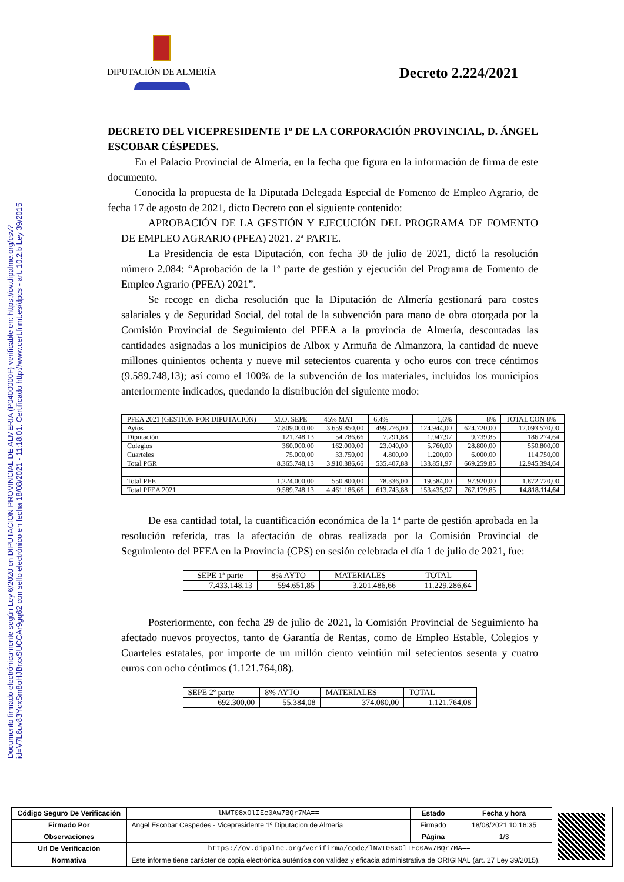Documento firmado electrónicamente según Ley 6/2020 en DIPUTACION PROVINCIAL DE ALMERIA (P0400000F) verificable en: https://ov.dipalme.org/csv?id=V7L6uv83YcxSm8oHJBrxxSUCCAr9gq62 con sello electrónico en fecha 18/08/2021 - 11:18:01. Certificado http://www.cert.fnmt.es/dpcs - art. 10.2.b Ley 39/2015
DIPUTACIÓN DE ALMERÍA
Decreto 2.224/2021
DECRETO DEL VICEPRESIDENTE 1º DE LA CORPORACIÓN PROVINCIAL, D. ÁNGEL ESCOBAR CÉSPEDES.
En el Palacio Provincial de Almería, en la fecha que figura en la información de firma de este documento.
Conocida la propuesta de la Diputada Delegada Especial de Fomento de Empleo Agrario, de fecha 17 de agosto de 2021, dicto Decreto con el siguiente contenido:
APROBACIÓN DE LA GESTIÓN Y EJECUCIÓN DEL PROGRAMA DE FOMENTO DE EMPLEO AGRARIO (PFEA) 2021. 2ª PARTE.
La Presidencia de esta Diputación, con fecha 30 de julio de 2021, dictó la resolución número 2.084: “Aprobación de la 1ª parte de gestión y ejecución del Programa de Fomento de Empleo Agrario (PFEA) 2021”.
Se recoge en dicha resolución que la Diputación de Almería gestionará para costes salariales y de Seguridad Social, del total de la subvención para mano de obra otorgada por la Comisión Provincial de Seguimiento del PFEA a la provincia de Almería, descontadas las cantidades asignadas a los municipios de Albox y Armuña de Almanzora, la cantidad de nueve millones quinientos ochenta y nueve mil setecientos cuarenta y ocho euros con trece céntimos (9.589.748,13); así como el 100% de la subvención de los materiales, incluidos los municipios anteriormente indicados, quedando la distribución del siguiente modo:
| PFEA 2021 (GESTIÓN POR DIPUTACIÓN) | M.O. SEPE | 45% MAT | 6,4% | 1,6% | 8% | TOTAL CON 8% |
| Aytos | 7.809.000,00 | 3.659.850,00 | 499.776,00 | 124.944,00 | 624.720,00 | 12.093.570,00 |
| Diputación | 121.748,13 | 54.786,66 | 7.791,88 | 1.947,97 | 9.739,85 | 186.274,64 |
| Colegios | 360.000,00 | 162.000,00 | 23.040,00 | 5.760,00 | 28.800,00 | 550.800,00 |
| Cuarteles | 75.000,00 | 33.750,00 | 4.800,00 | 1.200,00 | 6.000,00 | 114.750,00 |
| Total PGR | 8.365.748,13 | 3.910.386,66 | 535.407,88 | 133.851,97 | 669.259,85 | 12.945.394,64 |
| Total PEE | 1.224.000,00 | 550.800,00 | 78.336,00 | 19.584,00 | 97.920,00 | 1.872.720,00 |
| Total PFEA 2021 | 9.589.748,13 | 4.461.186,66 | 613.743,88 | 153.435,97 | 767.179,85 | 14.818.114,64 |
De esa cantidad total, la cuantificación económica de la 1ª parte de gestión aprobada en la resolución referida, tras la afectación de obras realizada por la Comisión Provincial de Seguimiento del PFEA en la Provincia (CPS) en sesión celebrada el día 1 de julio de 2021, fue:
| SEPE 1ª parte | 8% AYTO | MATERIALES | TOTAL |
| 7.433.148,13 | 594.651,85 | 3.201.486,66 | 11.229.286,64 |
Posteriormente, con fecha 29 de julio de 2021, la Comisión Provincial de Seguimiento ha afectado nuevos proyectos, tanto de Garantía de Rentas, como de Empleo Estable, Colegios y Cuarteles estatales, por importe de un millón ciento veintiún mil setecientos sesenta y cuatro euros con ocho céntimos (1.121.764,08).
| SEPE 2º parte | 8% AYTO | MATERIALES | TOTAL |
| 692.300,00 | 55.384,08 | 374.080,00 | 1.121.764,08 |
| Código Seguro De Verificación | lNWT08xOlIEc0Aw7BQr7MA== | Estado | Fecha y hora |
| Firmado Por | Angel Escobar Cespedes - Vicepresidente 1º Diputacion de Almeria | Firmado | 18/08/2021 10:16:35 |
| Observaciones | | Página | 1/3 |
| Url De Verificación | https://ov.dipalme.org/verifirma/code/lNWT08xOlIEc0Aw7BQr7MA== | | |
| Normativa | Este informe tiene carácter de copia electrónica auténtica con validez y eficacia administrativa de ORIGINAL (art. 27 Ley 39/2015). | | |